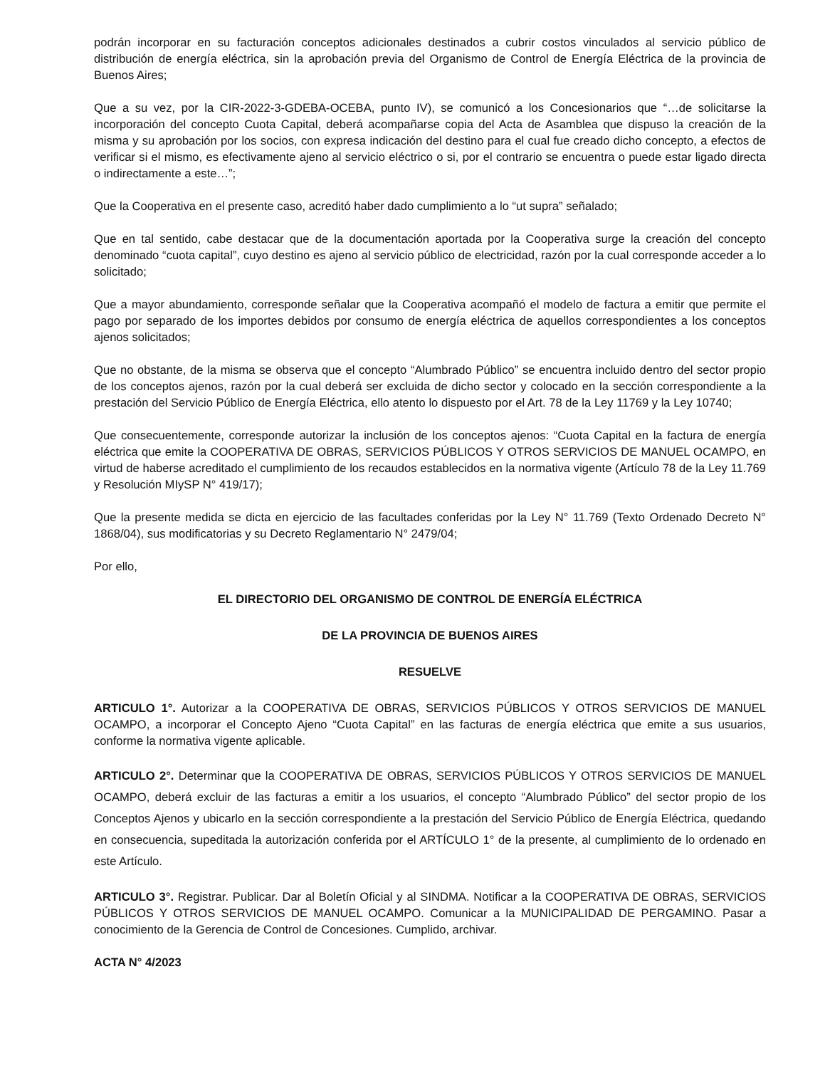podrán incorporar en su facturación conceptos adicionales destinados a cubrir costos vinculados al servicio público de distribución de energía eléctrica, sin la aprobación previa del Organismo de Control de Energía Eléctrica de la provincia de Buenos Aires;
Que a su vez, por la CIR-2022-3-GDEBA-OCEBA, punto IV), se comunicó a los Concesionarios que “…de solicitarse la incorporación del concepto Cuota Capital, deberá acompañarse copia del Acta de Asamblea que dispuso la creación de la misma y su aprobación por los socios, con expresa indicación del destino para el cual fue creado dicho concepto, a efectos de verificar si el mismo, es efectivamente ajeno al servicio eléctrico o si, por el contrario se encuentra o puede estar ligado directa o indirectamente a este…”;
Que la Cooperativa en el presente caso, acreditó haber dado cumplimiento a lo “ut supra” señalado;
Que en tal sentido, cabe destacar que de la documentación aportada por la Cooperativa surge la creación del concepto denominado “cuota capital”, cuyo destino es ajeno al servicio público de electricidad, razón por la cual corresponde acceder a lo solicitado;
Que a mayor abundamiento, corresponde señalar que la Cooperativa acompañó el modelo de factura a emitir que permite el pago por separado de los importes debidos por consumo de energía eléctrica de aquellos correspondientes a los conceptos ajenos solicitados;
Que no obstante, de la misma se observa que el concepto “Alumbrado Público” se encuentra incluido dentro del sector propio de los conceptos ajenos, razón por la cual deberá ser excluida de dicho sector y colocado en la sección correspondiente a la prestación del Servicio Público de Energía Eléctrica, ello atento lo dispuesto por el Art. 78 de la Ley 11769 y la Ley 10740;
Que consecuentemente, corresponde autorizar la inclusión de los conceptos ajenos: “Cuota Capital en la factura de energía eléctrica que emite la COOPERATIVA DE OBRAS, SERVICIOS PÚBLICOS Y OTROS SERVICIOS DE MANUEL OCAMPO, en virtud de haberse acreditado el cumplimiento de los recaudos establecidos en la normativa vigente (Artículo 78 de la Ley 11.769 y Resolución MIySP N° 419/17);
Que la presente medida se dicta en ejercicio de las facultades conferidas por la Ley N° 11.769 (Texto Ordenado Decreto N° 1868/04), sus modificatorias y su Decreto Reglamentario N° 2479/04;
Por ello,
EL DIRECTORIO DEL ORGANISMO DE CONTROL DE ENERGÍA ELÉCTRICA
DE LA PROVINCIA DE BUENOS AIRES
RESUELVE
ARTICULO 1°. Autorizar a la COOPERATIVA DE OBRAS, SERVICIOS PÚBLICOS Y OTROS SERVICIOS DE MANUEL OCAMPO, a incorporar el Concepto Ajeno “Cuota Capital” en las facturas de energía eléctrica que emite a sus usuarios, conforme la normativa vigente aplicable.
ARTICULO 2°. Determinar que la COOPERATIVA DE OBRAS, SERVICIOS PÚBLICOS Y OTROS SERVICIOS DE MANUEL OCAMPO, deberá excluir de las facturas a emitir a los usuarios, el concepto “Alumbrado Público” del sector propio de los Conceptos Ajenos y ubicarlo en la sección correspondiente a la prestación del Servicio Público de Energía Eléctrica, quedando en consecuencia, supeditada la autorización conferida por el ARTÍCULO 1° de la presente, al cumplimiento de lo ordenado en este Artículo.
ARTICULO 3°. Registrar. Publicar. Dar al Boletín Oficial y al SINDMA. Notificar a la COOPERATIVA DE OBRAS, SERVICIOS PÚBLICOS Y OTROS SERVICIOS DE MANUEL OCAMPO. Comunicar a la MUNICIPALIDAD DE PERGAMINO. Pasar a conocimiento de la Gerencia de Control de Concesiones. Cumplido, archivar.
ACTA N° 4/2023